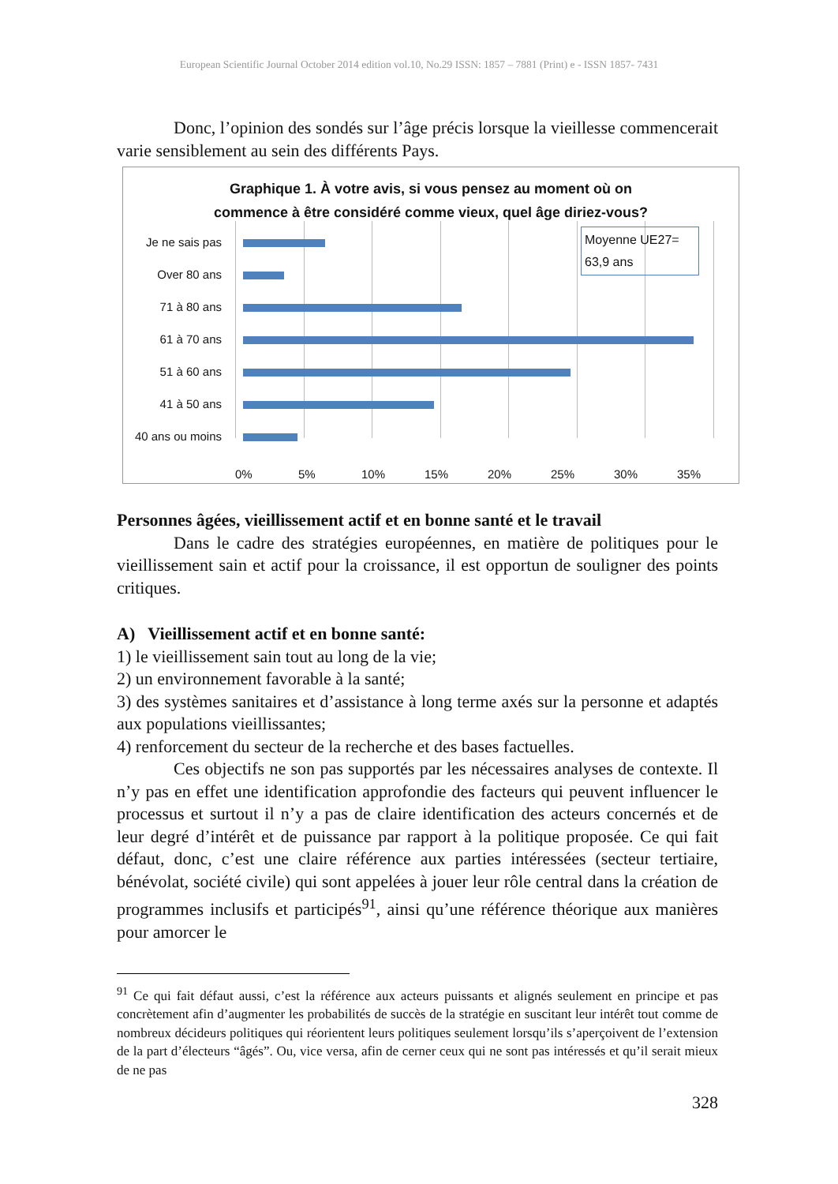European Scientific Journal October 2014 edition vol.10, No.29 ISSN: 1857 – 7881 (Print) e - ISSN 1857- 7431
Donc, l’opinion des sondés sur l’âge précis lorsque la vieillesse commencerait varie sensiblement au sein des différents Pays.
Graphique 1. À votre avis, si vous pensez au moment où on
commence à être considéré comme vieux, quel âge diriez-vous?
Moyenne UE27=
63,9 ans
Je ne sais pas
Over 80 ans
71 à 80 ans
61 à 70 ans
51 à 60 ans
41 à 50 ans
40 ans ou moins
0% 5% 10% 15% 20% 25% 30% 35%
Personnes âgées, vieillissement actif et en bonne santé et le travail
Dans le cadre des stratégies européennes, en matière de politiques pour le vieillissement sain et actif pour la croissance, il est opportun de souligner des points critiques.
A) Vieillissement actif et en bonne santé:
1) le vieillissement sain tout au long de la vie;
2) un environnement favorable à la santé;
3) des systèmes sanitaires et d’assistance à long terme axés sur la personne et adaptés aux populations vieillissantes;
4) renforcement du secteur de la recherche et des bases factuelles.
Ces objectifs ne son pas supportés par les nécessaires analyses de contexte. Il n’y pas en effet une identification approfondie des facteurs qui peuvent influencer le processus et surtout il n’y a pas de claire identification des acteurs concernés et de leur degré d’intérêt et de puissance par rapport à la politique proposée. Ce qui fait défaut, donc, c’est une claire référence aux parties intéressées (secteur tertiaire, bénévolat, société civile) qui sont appelées à jouer leur rôle central dans la création de programmes inclusifs et participés<sup>91</sup>, ainsi qu’une référence théorique aux manières pour amorcer le
<sup>91</sup> Ce qui fait défaut aussi, c’est la référence aux acteurs puissants et alignés seulement en principe et pas concrètement afin d’augmenter les probabilités de succès de la stratégie en suscitant leur intérêt tout comme de nombreux décideurs politiques qui réorientent leurs politiques seulement lorsqu’ils s’aperçoivent de l’extension de la part d’électeurs “âgés”. Ou, vice versa, afin de cerner ceux qui ne sont pas intéressés et qu’il serait mieux de ne pas
328